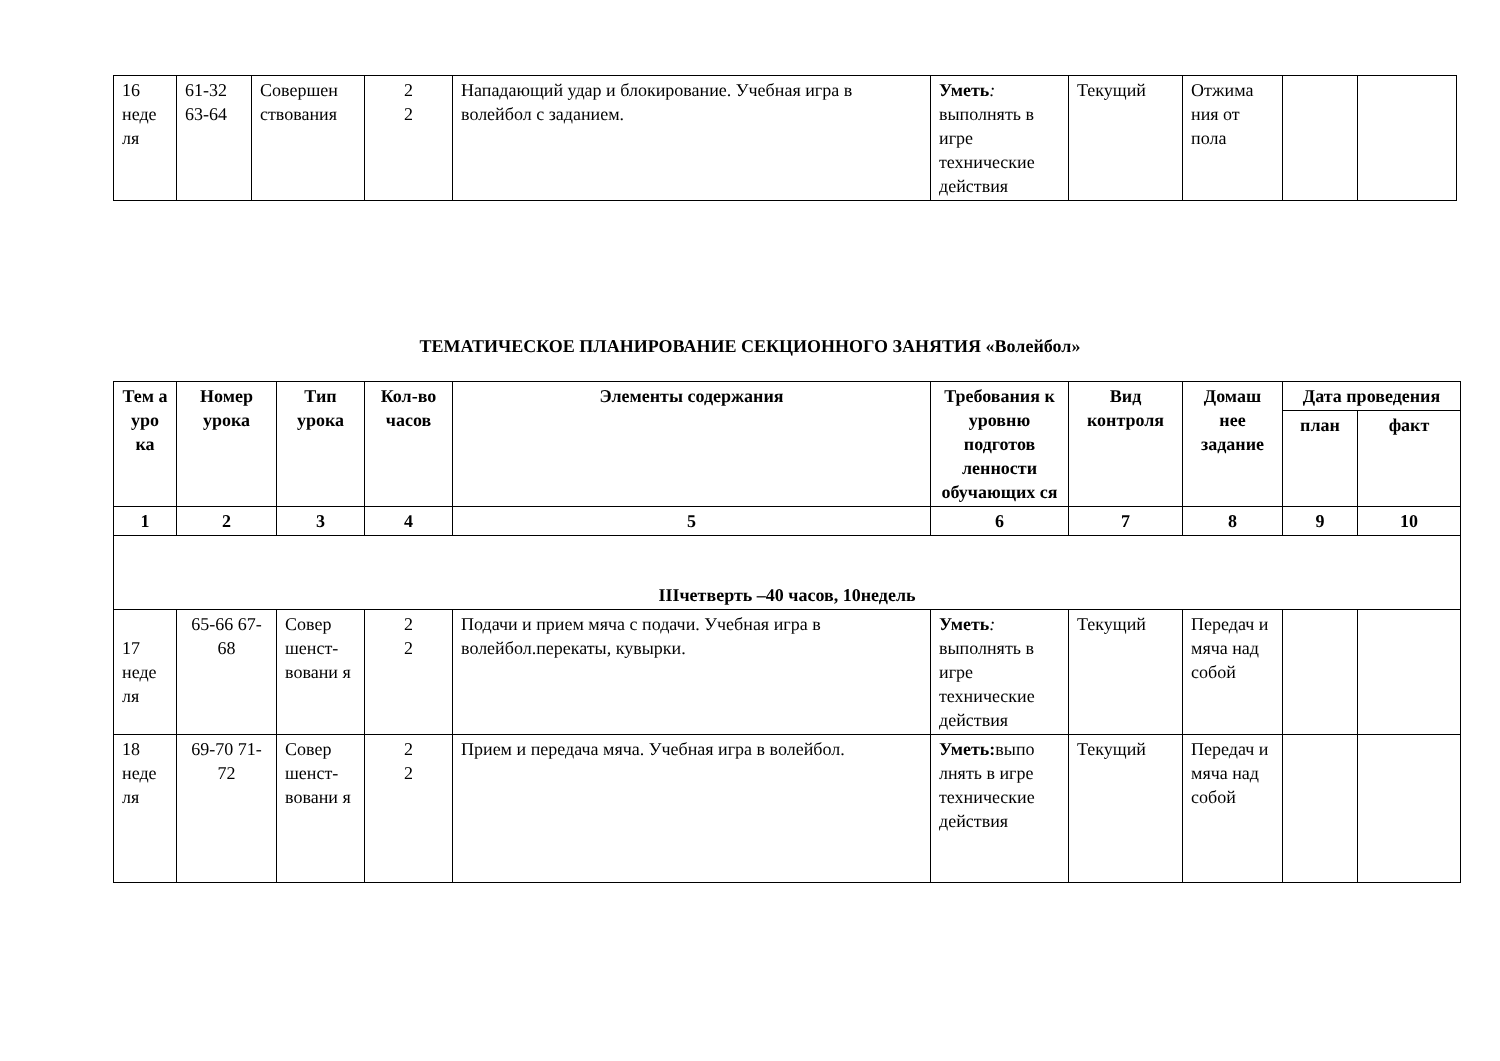| 16 неде ля | 61-32 63-64 | Совершен ствования | 2 2 | Нападающий удар и блокирование. Учебная игра в волейбол с заданием. | Уметь : выполнять в игре технические действия | Текущий | Отжима ния от пола | | |
ТЕМАТИЧЕСКОЕ ПЛАНИРОВАНИЕ СЕКЦИОННОГО ЗАНЯТИЯ «Волейбол»
| Тем а уро ка | Номер урока | Тип урока | Кол-во часов | Элементы содержания | Требования к уровню подготов ленности обучающих ся | Вид контроля | Домаш нее задание | Дата проведения | |
| --- | --- | --- | --- | --- | --- | --- | --- | --- | --- |
| | | | | | | | | план | факт |
| 1 | 2 | 3 | 4 | 5 | 6 | 7 | 8 | 9 | 10 |
| IIIчетверть –40 часов, 10недель | | | | | | | | | |
| 17 неде ля | 65-66 67-68 | Совер шенст-вовани я | 2 2 | Подачи и прием мяча с подачи. Учебная игра в волейбол.перекаты, кувырки. | Уметь : выполнять в игре технические действия | Текущий | Передач и мяча над собой | | |
| 18 неде ля | 69-70 71-72 | Совер шенст-вовани я | 2 2 | Прием и передача мяча. Учебная игра в волейбол. | Уметь: выпо лнять в игре технические действия | Текущий | Передач и мяча над собой | | |